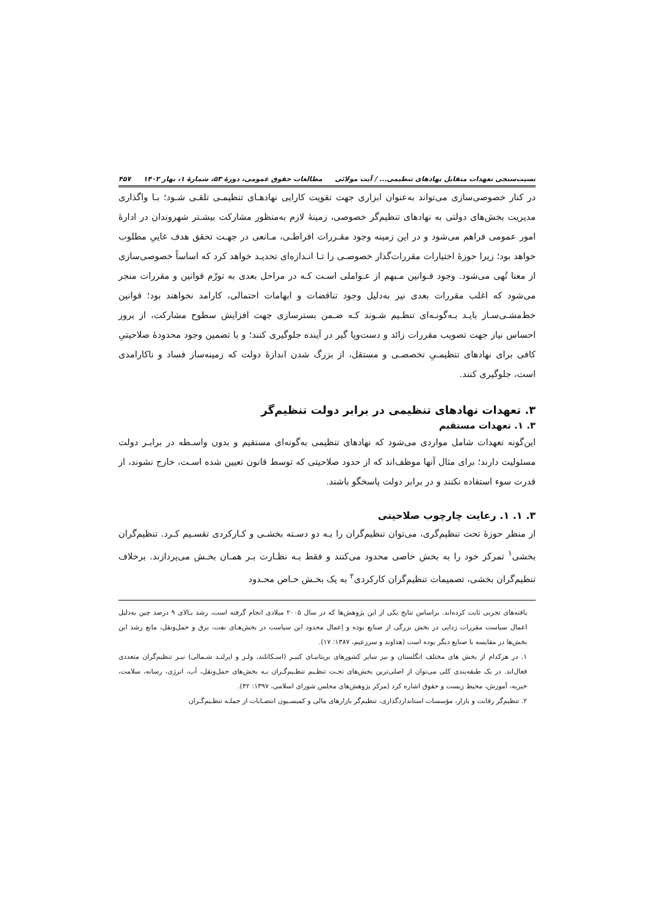نسبت‌سنجی تعهدات متقابل نهادهای تنظیمی... / آیت مولائی مطالعات حقوق عمومی، دورۀ ۵۳، شمارۀ ۱، بهار ۱۴۰۲ ۴۵۷
در کنار خصوصی‌سازی می‌تواند به‌عنوان ابزاری جهت تقویت کارایی نهادهـای تنظیمـی تلقـی شـود؛ بـا واگذاری مدیریت بخش‌های دولتی به نهادهای تنظیم‌گر خصوصی، زمینۀ لازم به‌منظور مشارکت بیشـتر شهروندان در ادارۀ امور عمومی فراهم می‌شود و در این زمینه وجود مقـررات افراطـی، مـانعی در جهـت تحقق هدف غاییِ مطلوب خواهد بود؛ زیرا حوزۀ اختیارات مقررات‌گذار خصوصـی را تـا انـدازه‌ای تحدیـد خواهد کرد که اساساً خصوصی‌سازی از معنا تُهی می‌شود. وجود قـوانین مـبهم از عـواملی اسـت کـه در مراحل بعدی به تورّم قوانین و مقررات منجر می‌شود که اغلب مقررات بعدی نیز به‌دلیل وجود تناقضات و ابهامات احتمالی، کارامد نخواهند بود؛ قوانین خط‌مشـی‌سـاز بایـد بـه‌گونـه‌ای تنظـیم شـوند کـه ضـمن بسترسازی جهت افزایش سطوح مشارکت، از بروز احساس نیاز جهت تصویب مقررات زائد و دست‌وپا گیر در آینده جلوگیری کنند؛ و با تضمین وجود محدودۀ صلاحیتیِ کافی برای نهادهای تنظیمـیِ تخصصـی و مستقل، از بزرگ شدن اندازۀ دولت که زمینه‌ساز فساد و ناکارامدی است، جلوگیری کنند.
۳. تعهدات نهادهای تنظیمی در برابر دولت تنظیم‌گر
۳. ۱. تعهدات مستقیم
این‌گونه تعهدات شامل مواردی می‌شود که نهادهای تنظیمی به‌گونه‌ای مستقیم و بدون واسـطه در برابـر دولت مسئولیت دارند؛ برای مثال آنها موظف‌اند که از حدود صلاحیتی که توسط قانون تعیین شده اسـت، خارج نشوند، از قدرت سوء استفاده نکنند و در برابر دولت پاسخگو باشند.
۳. ۱. ۱. رعایت چارچوب صلاحیتی
از منظر حوزۀ تحت تنظیم‌گری، می‌توان تنظیم‌گران را بـه دو دسـته بخشـی و کـارکردی تقسـیم کـرد. تنظیم‌گران بخشی<sup>۱</sup> تمرکز خود را به بخش خاصی محدود می‌کنند و فقط بـه نظـارت بـر همـان بخـش می‌پردازند. برخلاف تنظیم‌گران بخشی، تصمیمات تنظیم‌گران کارکردی<sup>۲</sup> به یک بخـش خـاص محـدود
یافته‌های تجربی ثابت کرده‌اند. براساس نتایج یکی از این پژوهش‌ها که در سال ۲۰۰۵ میلادی انجام گرفته است، رشد بـالای ۹ درصد چین به‌دلیل اعمال سیاست مقررات زدایی در بخش بزرگی از صنایع بوده و اِعمال محدود این سیاست در بخش‌هـای نفت، برق و حمل‌ونقل، مانع رشد این بخش‌ها در مقایسه با صنایع دیگر بوده است (هداوند و سرزعیم، ۱۳۸۷: ۱۷).
۱. در هرکدام از بخش های مختلف انگلستان و نیز سایر کشورهای بریتانیـای کبیـر (اسـکاتلند، ولـز و ایرلنـد شـمالی) نیـز تنظیم‌گران متعددی فعال‌اند. در یک طبقه‌بندی کلی می‌توان از اصلی‌ترین بخش‌های تحـت تنظـیم تنظـیم‌گـران بـه بخش‌های حمل‌ونقل، آب، انرژی، رسانه، سلامت، خیریه، آموزش، محیط زیست و حقوق اشاره کرد (مرکز پژوهش‌های مجلس شورای اسلامی، ۱۳۹۷: ۴۲).
۲. تنظیم‌گر رقابت و بازار، مؤسسات استانداردگذاری، تنظیم‌گر بازارهای مالی و کمیسـیون انتصـابات از جملـه تنظـیم‌گـران